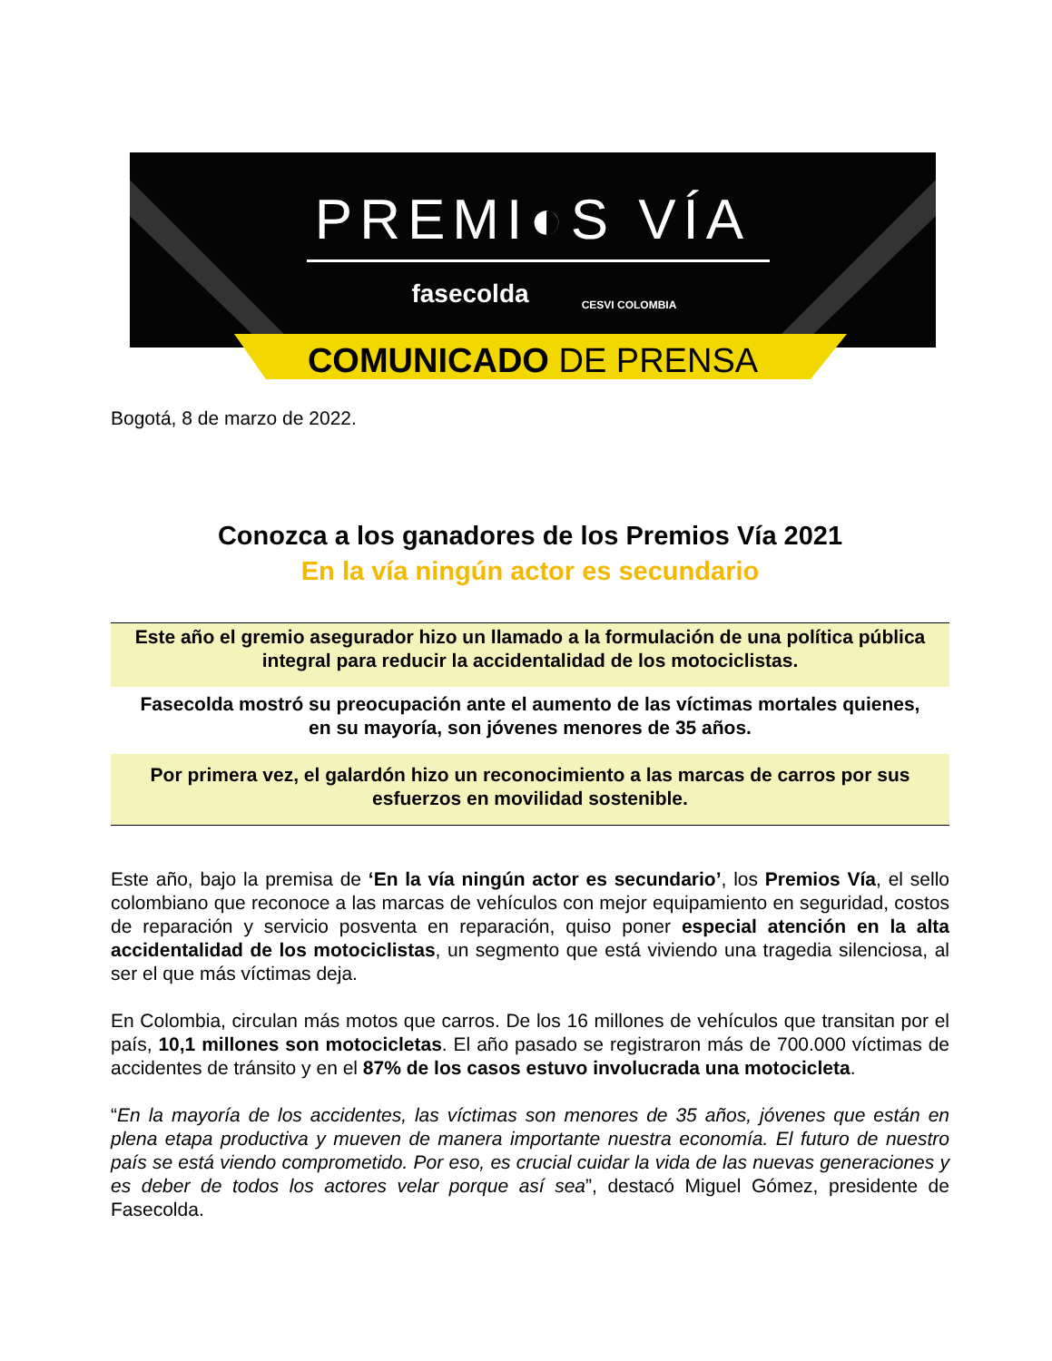PREMI◐S VÍA
fasecolda
CESVI COLOMBIA
COMUNICADO DE PRENSA
Bogotá, 8 de marzo de 2022.
Conozca a los ganadores de los Premios Vía 2021
En la vía ningún actor es secundario
Este año el gremio asegurador hizo un llamado a la formulación de una política pública integral para reducir la accidentalidad de los motociclistas.
Fasecolda mostró su preocupación ante el aumento de las víctimas mortales quienes, en su mayoría, son jóvenes menores de 35 años.
Por primera vez, el galardón hizo un reconocimiento a las marcas de carros por sus esfuerzos en movilidad sostenible.
Este año, bajo la premisa de ‘En la vía ningún actor es secundario’, los Premios Vía, el sello colombiano que reconoce a las marcas de vehículos con mejor equipamiento en seguridad, costos de reparación y servicio posventa en reparación, quiso poner especial atención en la alta accidentalidad de los motociclistas, un segmento que está viviendo una tragedia silenciosa, al ser el que más víctimas deja.
En Colombia, circulan más motos que carros. De los 16 millones de vehículos que transitan por el país, 10,1 millones son motocicletas. El año pasado se registraron más de 700.000 víctimas de accidentes de tránsito y en el 87% de los casos estuvo involucrada una motocicleta.
“En la mayoría de los accidentes, las víctimas son menores de 35 años, jóvenes que están en plena etapa productiva y mueven de manera importante nuestra economía. El futuro de nuestro país se está viendo comprometido. Por eso, es crucial cuidar la vida de las nuevas generaciones y es deber de todos los actores velar porque así sea”, destacó Miguel Gómez, presidente de Fasecolda.